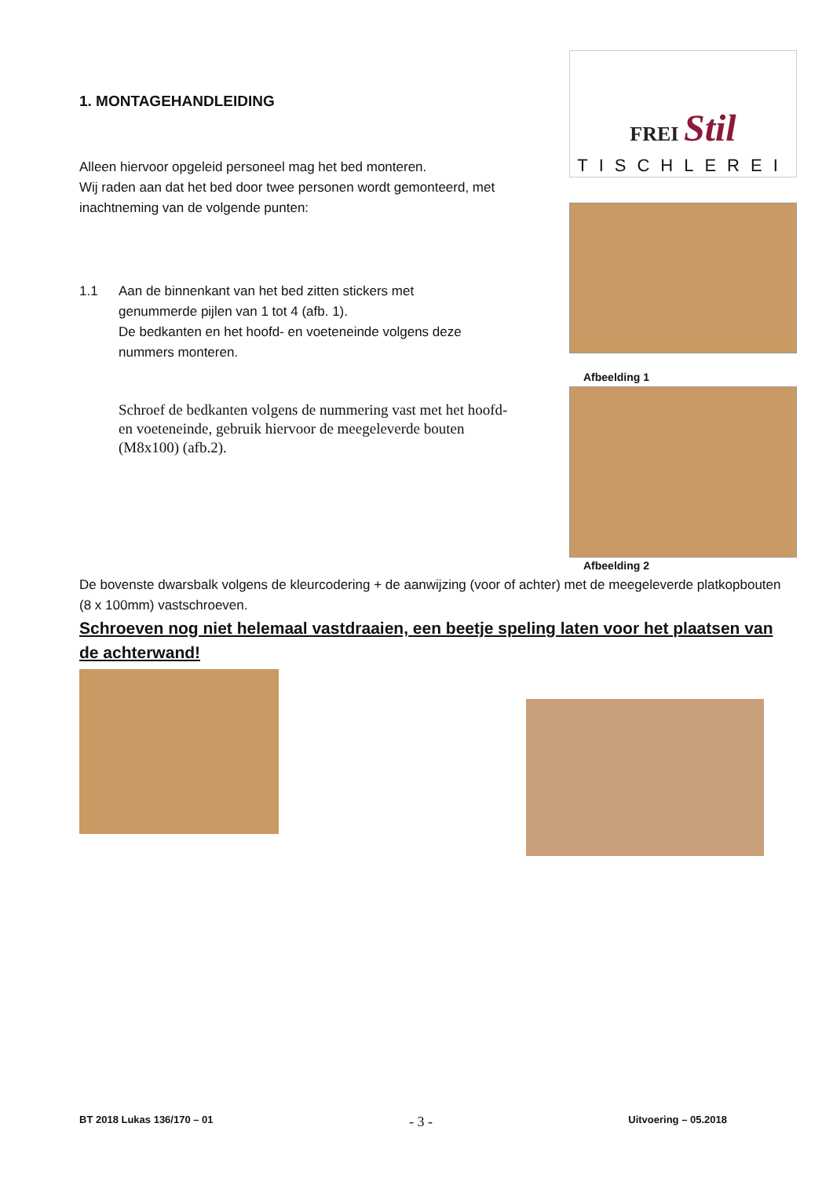1. MONTAGEHANDLEIDING
Alleen hiervoor opgeleid personeel mag het bed monteren.
Wij raden aan dat het bed door twee personen wordt gemonteerd, met inachtneming van de volgende punten:
1.1 Aan de binnenkant van het bed zitten stickers met genummerde pijlen van 1 tot 4 (afb. 1).
De bedkanten en het hoofd- en voeteneinde volgens deze nummers monteren.
Schroef de bedkanten volgens de nummering vast met het hoofd- en voeteneinde, gebruik hiervoor de meegeleverde bouten (M8x100) (afb.2).
FREI Stil
TISCHLEREI
Afbeelding 1
Afbeelding 2
De bovenste dwarsbalk volgens de kleurcodering + de aanwijzing (voor of achter) met de meegeleverde platkopbouten (8 x 100mm) vastschroeven.
Schroeven nog niet helemaal vastdraaien, een beetje speling laten voor het plaatsen van de achterwand!
BT 2018 Lukas 136/170 – 01 - 3 - Uitvoering – 05.2018